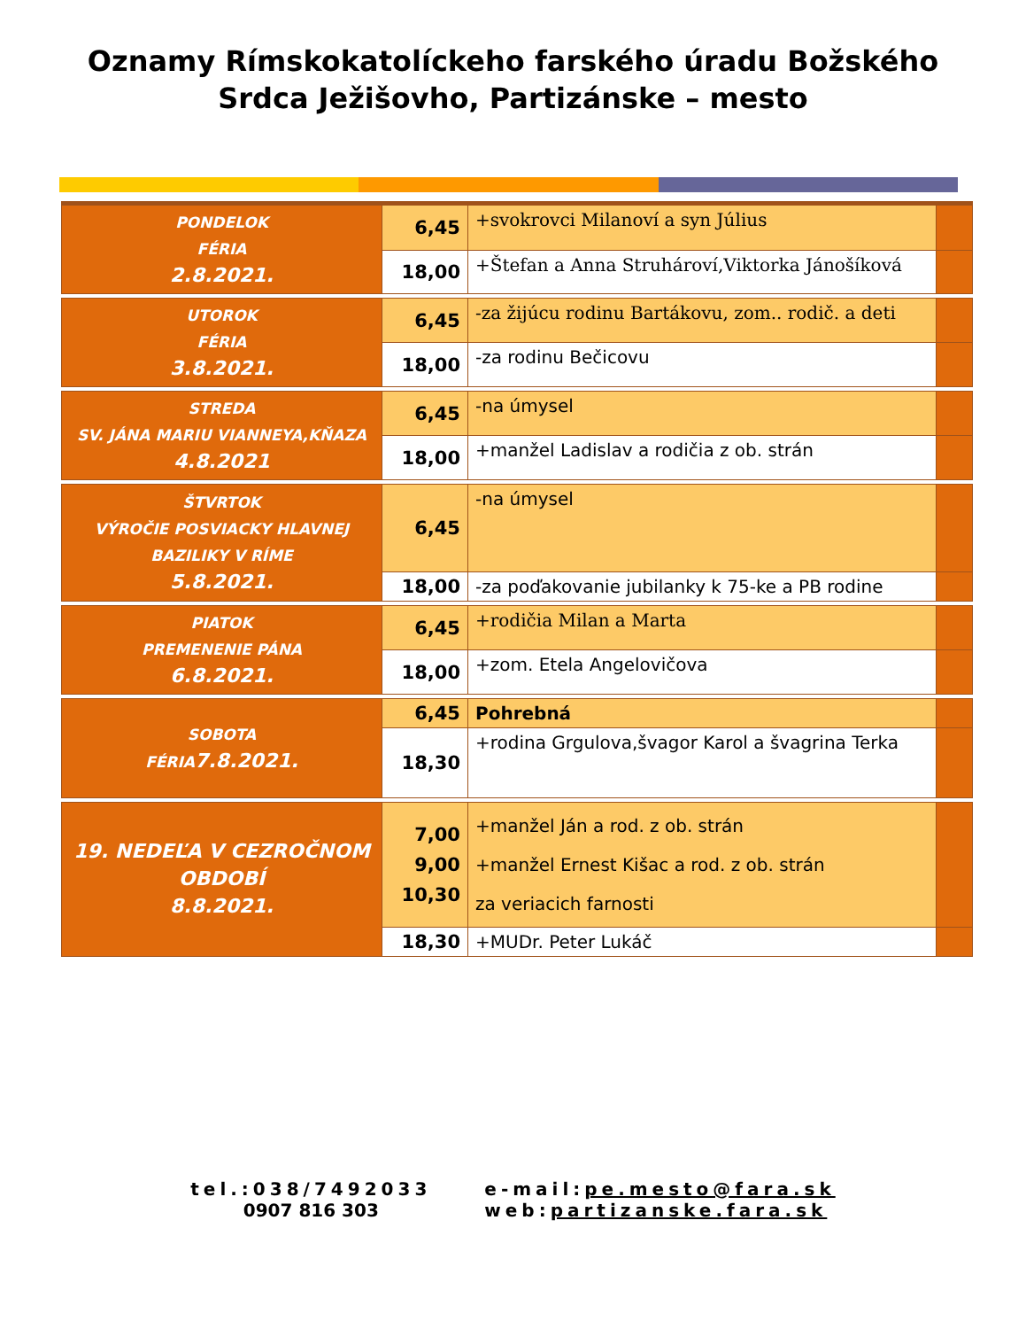Oznamy Rímskokatolíckeho farského úradu Božského
Srdca Ježišovho, Partizánske – mesto
| PONDELOK FÉRIA 2.8.2021. | 6,45 | +svokrovci Milanoví a syn Július | |
| | 18,00 | +Štefan a Anna Struhároví,Viktorka Jánošíková | |
| UTOROK FÉRIA 3.8.2021. | 6,45 | -za žijúcu rodinu Bartákovu, zom.. rodič. a deti | |
| | 18,00 | -za rodinu Bečicovu | |
| STREDA SV. JÁNA MARIU VIANNEYA,KŇAZA 4.8.2021 | 6,45 | -na úmysel | |
| | 18,00 | +manžel Ladislav a rodičia z ob. strán | |
| ŠTVRTOK VÝROČIE POSVIACKY HLAVNEJ BAZILIKY V RÍME 5.8.2021. | 6,45 | -na úmysel | |
| | 18,00 | -za poďakovanie jubilanky k 75-ke a PB rodine | |
| PIATOK PREMENENIE PÁNA 6.8.2021. | 6,45 | +rodičia Milan a Marta | |
| | 18,00 | +zom. Etela Angelovičova | |
| SOBOTA FÉRIA 7.8.2021. | 6,45 | Pohrebná | |
| | 18,30 | +rodina Grgulova,švagor Karol a švagrina Terka | |
| 19. NEDEĽA V CEZROČNOM OBDOBÍ 8.8.2021. | 7,00 9,00 10,30 | +manžel Ján a rod. z ob. strán +manžel Ernest Kišac a rod. z ob. strán za veriacich farnosti | |
| | 18,30 | +MUDr. Peter Lukáč | |
tel.:038/7492033
0907 816 303
e-mail: pe.mesto@fara.sk
web: partizanske.fara.sk